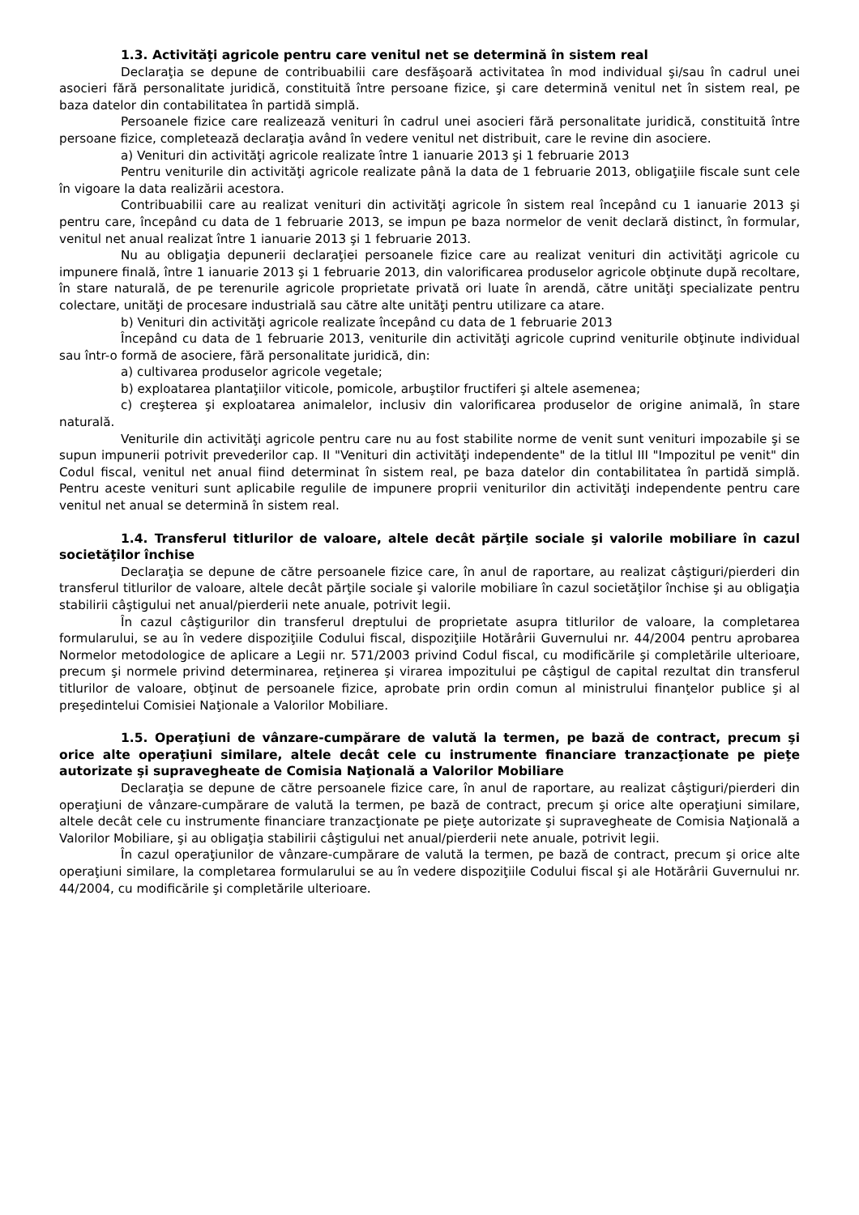1.3. Activităţi agricole pentru care venitul net se determină în sistem real
Declaraţia se depune de contribuabilii care desfăşoară activitatea în mod individual şi/sau în cadrul unei asocieri fără personalitate juridică, constituită între persoane fizice, şi care determină venitul net în sistem real, pe baza datelor din contabilitatea în partidă simplă.
Persoanele fizice care realizează venituri în cadrul unei asocieri fără personalitate juridică, constituită între persoane fizice, completează declaraţia având în vedere venitul net distribuit, care le revine din asociere.
a) Venituri din activităţi agricole realizate între 1 ianuarie 2013 şi 1 februarie 2013
Pentru veniturile din activităţi agricole realizate până la data de 1 februarie 2013, obligaţiile fiscale sunt cele în vigoare la data realizării acestora.
Contribuabilii care au realizat venituri din activităţi agricole în sistem real începând cu 1 ianuarie 2013 şi pentru care, începând cu data de 1 februarie 2013, se impun pe baza normelor de venit declară distinct, în formular, venitul net anual realizat între 1 ianuarie 2013 şi 1 februarie 2013.
Nu au obligaţia depunerii declaraţiei persoanele fizice care au realizat venituri din activităţi agricole cu impunere finală, între 1 ianuarie 2013 şi 1 februarie 2013, din valorificarea produselor agricole obţinute după recoltare, în stare naturală, de pe terenurile agricole proprietate privată ori luate în arendă, către unităţi specializate pentru colectare, unităţi de procesare industrială sau către alte unităţi pentru utilizare ca atare.
b) Venituri din activităţi agricole realizate începând cu data de 1 februarie 2013
Începând cu data de 1 februarie 2013, veniturile din activităţi agricole cuprind veniturile obţinute individual sau într-o formă de asociere, fără personalitate juridică, din:
a) cultivarea produselor agricole vegetale;
b) exploatarea plantaţiilor viticole, pomicole, arbuştilor fructiferi şi altele asemenea;
c) creşterea şi exploatarea animalelor, inclusiv din valorificarea produselor de origine animală, în stare naturală.
Veniturile din activităţi agricole pentru care nu au fost stabilite norme de venit sunt venituri impozabile şi se supun impunerii potrivit prevederilor cap. II "Venituri din activităţi independente" de la titlul III "Impozitul pe venit" din Codul fiscal, venitul net anual fiind determinat în sistem real, pe baza datelor din contabilitatea în partidă simplă. Pentru aceste venituri sunt aplicabile regulile de impunere proprii veniturilor din activităţi independente pentru care venitul net anual se determină în sistem real.
1.4. Transferul titlurilor de valoare, altele decât părţile sociale şi valorile mobiliare în cazul societăţilor închise
Declaraţia se depune de către persoanele fizice care, în anul de raportare, au realizat câştiguri/pierderi din transferul titlurilor de valoare, altele decât părţile sociale şi valorile mobiliare în cazul societăţilor închise şi au obligaţia stabilirii câştigului net anual/pierderii nete anuale, potrivit legii.
În cazul câştigurilor din transferul dreptului de proprietate asupra titlurilor de valoare, la completarea formularului, se au în vedere dispoziţiile Codului fiscal, dispoziţiile Hotărârii Guvernului nr. 44/2004 pentru aprobarea Normelor metodologice de aplicare a Legii nr. 571/2003 privind Codul fiscal, cu modificările şi completările ulterioare, precum şi normele privind determinarea, reţinerea şi virarea impozitului pe câştigul de capital rezultat din transferul titlurilor de valoare, obţinut de persoanele fizice, aprobate prin ordin comun al ministrului finanţelor publice şi al preşedintelui Comisiei Naţionale a Valorilor Mobiliare.
1.5. Operaţiuni de vânzare-cumpărare de valută la termen, pe bază de contract, precum şi orice alte operaţiuni similare, altele decât cele cu instrumente financiare tranzacţionate pe pieţe autorizate şi supravegheate de Comisia Naţională a Valorilor Mobiliare
Declaraţia se depune de către persoanele fizice care, în anul de raportare, au realizat câştiguri/pierderi din operaţiuni de vânzare-cumpărare de valută la termen, pe bază de contract, precum şi orice alte operaţiuni similare, altele decât cele cu instrumente financiare tranzacţionate pe pieţe autorizate şi supravegheate de Comisia Naţională a Valorilor Mobiliare, şi au obligaţia stabilirii câştigului net anual/pierderii nete anuale, potrivit legii.
În cazul operaţiunilor de vânzare-cumpărare de valută la termen, pe bază de contract, precum şi orice alte operaţiuni similare, la completarea formularului se au în vedere dispoziţiile Codului fiscal şi ale Hotărârii Guvernului nr. 44/2004, cu modificările şi completările ulterioare.